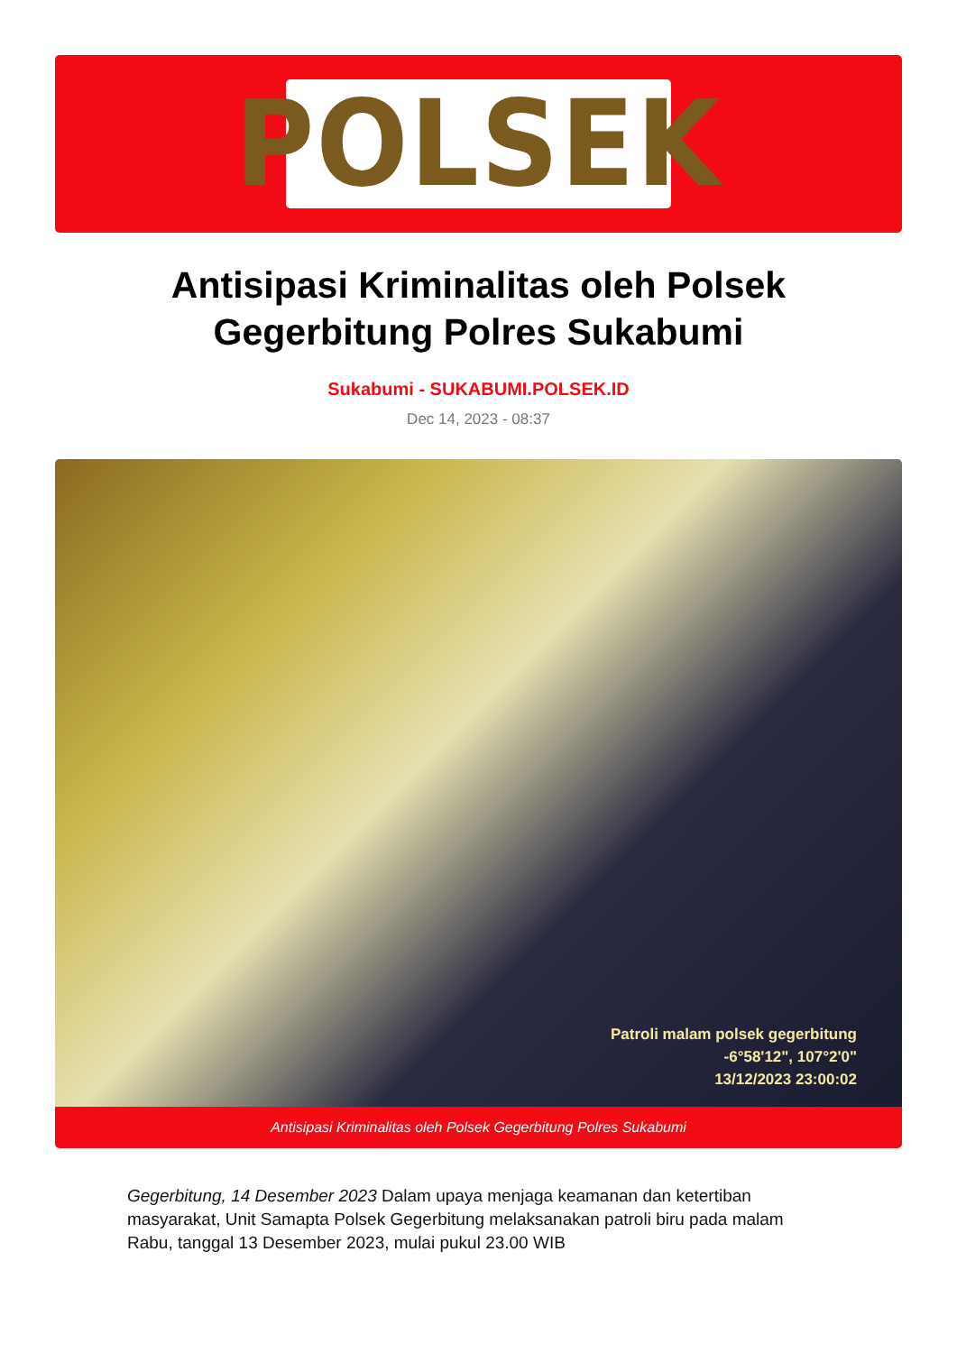POLSEK
Antisipasi Kriminalitas oleh Polsek Gegerbitung Polres Sukabumi
Sukabumi - SUKABUMI.POLSEK.ID
Dec 14, 2023 - 08:37
Patroli malam polsek gegerbitung
-6°58'12", 107°2'0"
13/12/2023 23:00:02
Antisipasi Kriminalitas oleh Polsek Gegerbitung Polres Sukabumi
Gegerbitung, 14 Desember 2023 Dalam upaya menjaga keamanan dan ketertiban masyarakat, Unit Samapta Polsek Gegerbitung melaksanakan patroli biru pada malam Rabu, tanggal 13 Desember 2023, mulai pukul 23.00 WIB